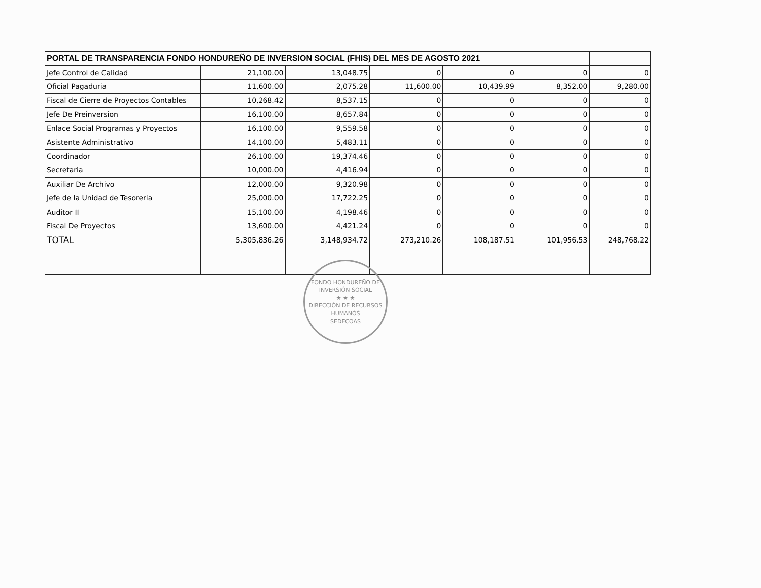| PORTAL DE TRANSPARENCIA FONDO HONDUREÑO DE INVERSION SOCIAL (FHIS) DEL MES DE AGOSTO 2021 | | | | | | |
| Jefe Control de Calidad | 21,100.00 | 13,048.75 | 0 | 0 | 0 | 0 |
| Oficial Pagaduria | 11,600.00 | 2,075.28 | 11,600.00 | 10,439.99 | 8,352.00 | 9,280.00 |
| Fiscal de Cierre de Proyectos Contables | 10,268.42 | 8,537.15 | 0 | 0 | 0 | 0 |
| Jefe De Preinversion | 16,100.00 | 8,657.84 | 0 | 0 | 0 | 0 |
| Enlace Social Programas y Proyectos | 16,100.00 | 9,559.58 | 0 | 0 | 0 | 0 |
| Asistente Administrativo | 14,100.00 | 5,483.11 | 0 | 0 | 0 | 0 |
| Coordinador | 26,100.00 | 19,374.46 | 0 | 0 | 0 | 0 |
| Secretaria | 10,000.00 | 4,416.94 | 0 | 0 | 0 | 0 |
| Auxiliar De Archivo | 12,000.00 | 9,320.98 | 0 | 0 | 0 | 0 |
| Jefe de la Unidad de Tesoreria | 25,000.00 | 17,722.25 | 0 | 0 | 0 | 0 |
| Auditor II | 15,100.00 | 4,198.46 | 0 | 0 | 0 | 0 |
| Fiscal De Proyectos | 13,600.00 | 4,421.24 | 0 | 0 | 0 | 0 |
| TOTAL | 5,305,836.26 | 3,148,934.72 | 273,210.26 | 108,187.51 | 101,956.53 | 248,768.22 |
FONDO HONDUREÑO DE INVERSIÓN SOCIAL
★ ★ ★
DIRECCIÓN DE RECURSOS HUMANOS
SEDECOAS